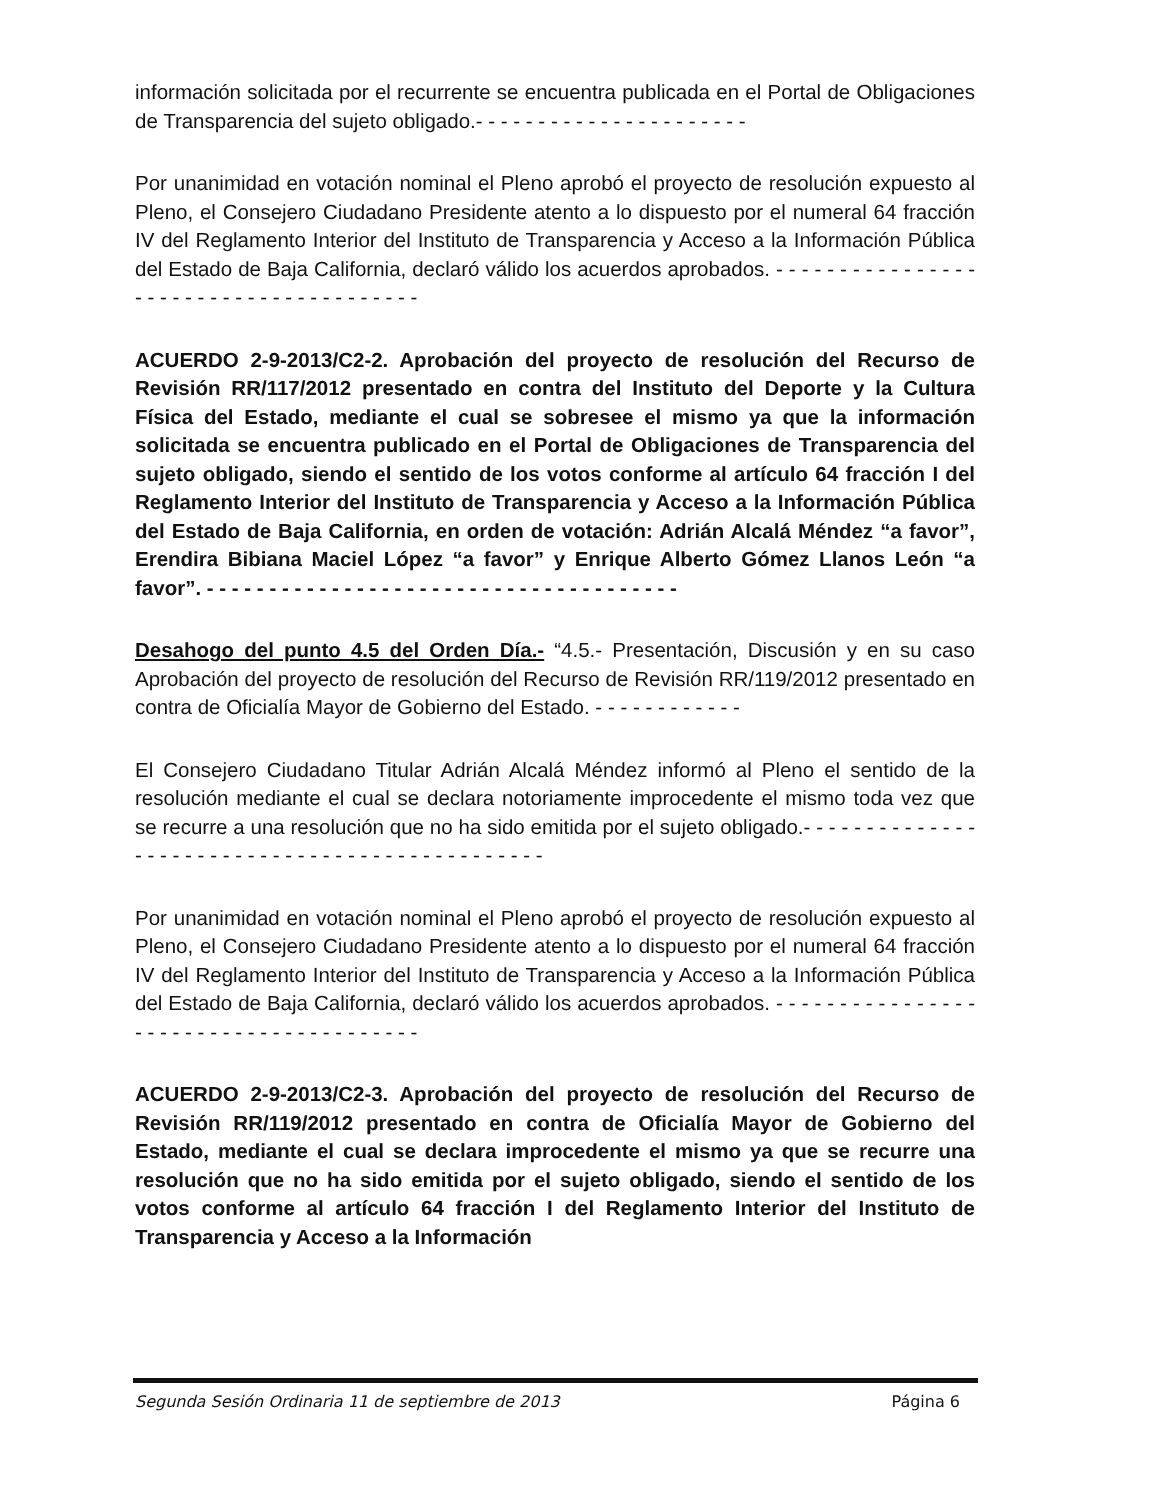información solicitada por el recurrente se encuentra publicada en el Portal de Obligaciones de Transparencia del sujeto obligado.- - - - - - - - - - - - - - - - - - - - - -
Por unanimidad en votación nominal el Pleno aprobó el proyecto de resolución expuesto al Pleno, el Consejero Ciudadano Presidente atento a lo dispuesto por el numeral 64 fracción IV del Reglamento Interior del Instituto de Transparencia y Acceso a la Información Pública del Estado de Baja California, declaró válido los acuerdos aprobados. - - - - - - - - - - - - - - - - - - - - - - - - - - - - - - - - - - - - - - -
ACUERDO 2-9-2013/C2-2. Aprobación del proyecto de resolución del Recurso de Revisión RR/117/2012 presentado en contra del Instituto del Deporte y la Cultura Física del Estado, mediante el cual se sobresee el mismo ya que la información solicitada se encuentra publicado en el Portal de Obligaciones de Transparencia del sujeto obligado, siendo el sentido de los votos conforme al artículo 64 fracción I del Reglamento Interior del Instituto de Transparencia y Acceso a la Información Pública del Estado de Baja California, en orden de votación: Adrián Alcalá Méndez “a favor”, Erendira Bibiana Maciel López “a favor” y Enrique Alberto Gómez Llanos León “a favor”. - - - - - - - - - - - - - - - - - - - - - - - - - - - - - - - - - - - - - -
Desahogo del punto 4.5 del Orden Día.- “4.5.- Presentación, Discusión y en su caso Aprobación del proyecto de resolución del Recurso de Revisión RR/119/2012 presentado en contra de Oficialía Mayor de Gobierno del Estado. - - - - - - - - - - - -
El Consejero Ciudadano Titular Adrián Alcalá Méndez informó al Pleno el sentido de la resolución mediante el cual se declara notoriamente improcedente el mismo toda vez que se recurre a una resolución que no ha sido emitida por el sujeto obligado.- - - - - - - - - - - - - - - - - - - - - - - - - - - - - - - - - - - - - - - - - - - - - - -
Por unanimidad en votación nominal el Pleno aprobó el proyecto de resolución expuesto al Pleno, el Consejero Ciudadano Presidente atento a lo dispuesto por el numeral 64 fracción IV del Reglamento Interior del Instituto de Transparencia y Acceso a la Información Pública del Estado de Baja California, declaró válido los acuerdos aprobados. - - - - - - - - - - - - - - - - - - - - - - - - - - - - - - - - - - - - - - -
ACUERDO 2-9-2013/C2-3. Aprobación del proyecto de resolución del Recurso de Revisión RR/119/2012 presentado en contra de Oficialía Mayor de Gobierno del Estado, mediante el cual se declara improcedente el mismo ya que se recurre una resolución que no ha sido emitida por el sujeto obligado, siendo el sentido de los votos conforme al artículo 64 fracción I del Reglamento Interior del Instituto de Transparencia y Acceso a la Información
Segunda Sesión Ordinaria 11 de septiembre de 2013 Página 6